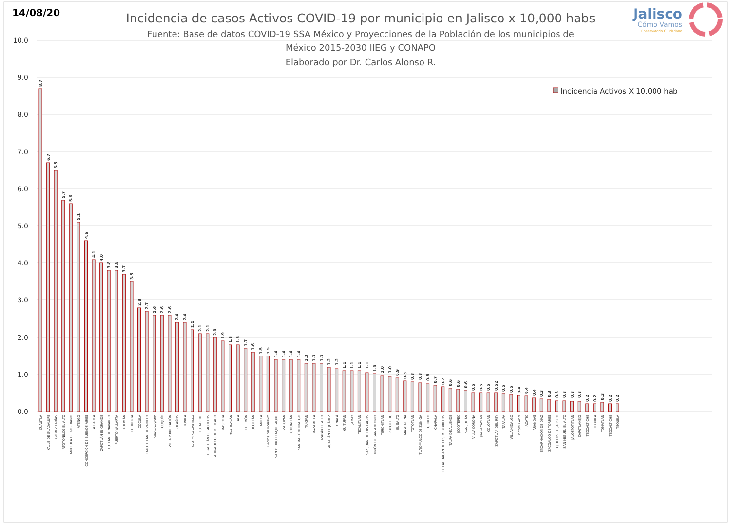14/08/20
Incidencia de casos Activos COVID-19 por municipio en Jalisco x 10,000 habs
Fuente: Base de datos COVID-19 SSA México y Proyecciones de la Población de los municipios de
México 2015-2030 IIEG y CONAPO
Elaborado por Dr. Carlos Alonso R.
Jalisco
Cómo Vamos
Observatorio Ciudadano
10.0
9.0
8.0
7.0
6.0
5.0
4.0
3.0
2.0
1.0
0.0
Incidencia Activos X 10,000 hab
8.7
CUAUTLA
6.7
VALLE DE GUADALUPE
6.5
GÓMEZ FARÍAS
5.7
ATOTONILCO EL ALTO
5.6
TAMAZULA DE GORDIANO
5.1
ATENGO
4.6
CONCEPCIÓN DE BUENOS AIRES
4.1
LA BARCA
4.0
ZAPOTLÁN EL GRANDE
3.8
AUTLÁN DE NAVARRO
3.8
PUERTO VALLARTA
3.7
TOLIMÁN
3.5
LA HUERTA
2.8
COCULA
2.7
ZAPOTITLÁN DE VADILLO
2.6
GUADALAJARA
2.6
CUQUÍO
2.6
VILLA PURIFICACIÓN
2.4
BOLAÑOS
2.4
TONILA
2.2
CASIMIRO CASTILLO
2.1
TOTATICHE
2.1
TEPATITLÁN DE MORELOS
2.0
AHUALULCO DE MERCADO
1.9
MASCOTA
1.8
MEXTICACÁN
1.8
TALA
1.7
EL LIMÓN
1.6
OCOTLÁN
1.5
AMECA
1.5
LAGOS DE MORENO
1.4
SAN PEDRO TLAQUEPAQUE
1.4
ZAPOPAN
1.4
CIHUATLÁN
1.4
SAN MARTÍN HIDALGO
1.3
TUXPAN
1.3
MAZAMITLA
1.3
TIZAPÁN EL ALTO
1.2
ACATLÁN DE JUÁREZ
1.2
TONALÁ
1.1
QUITUPAN
1.1
JAMAY
1.1
TECALITLÁN
1.1
SAN JUAN DE LOS LAGOS
1.0
UNIÓN DE SAN ANTONIO
1.0
TEUCHITLÁN
1.0
ZAPOTILTIC
0.9
EL SALTO
0.8
MAGDALENA
0.8
TOTOTLÁN
0.8
TLAJOMULCO DE ZÚÑIGA
0.8
EL GRULLO
0.7
CHAPALA
0.7
IXTLAHUACÁN DE LOS MEMBRILLOS
0.6
TALPA DE ALLENDE
0.6
JOCOTEPEC
0.6
SAN JULIÁN
0.5
VILLA CORONA
0.5
JUANACATLÁN
0.5
COLOTLÁN
0.52
ZAPOTLÁN DEL REY
0.5
TAPALPA
0.5
VILLA HIDALGO
0.4
DEGOLLADO
0.4
ACATIC
0.4
ARANDAS
0.3
ENCARNACIÓN DE DÍAZ
0.3
ZACOALCO DE TORRES
0.3
OJUELOS DE JALISCO
0.3
SAN MIGUEL EL ALTO
0.3
JALOSTOTITLÁN
0.3
ZAPOTLANEJO
0.2
TEOCALTICHE
0.2
TEQUILA
0.3
TOMATLÁN
0.2
TEOCALTICHE
0.2
TEQUILA